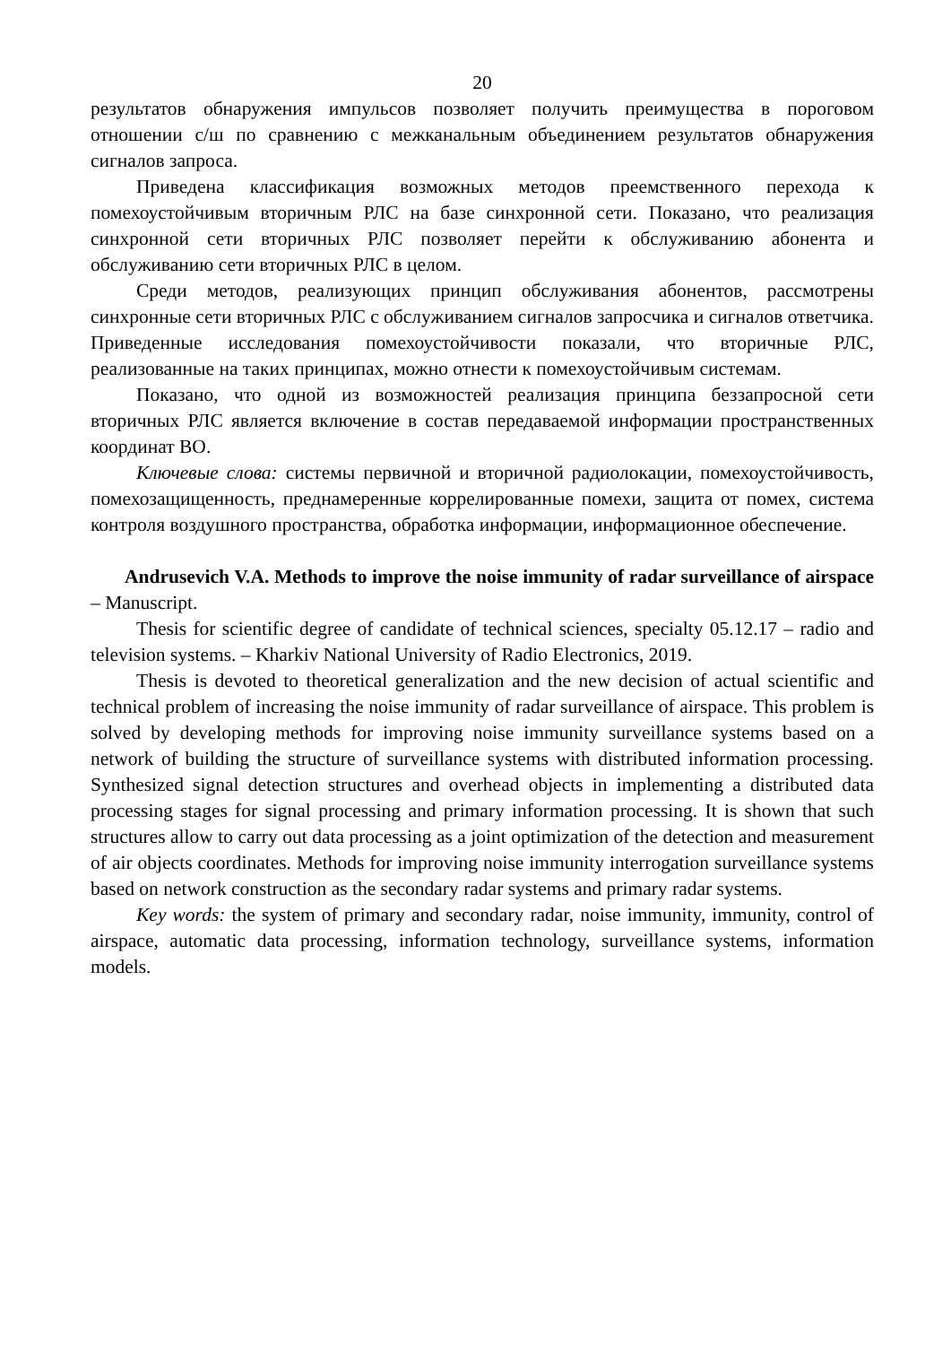20
результатов обнаружения импульсов позволяет получить преимущества в пороговом отношении с/ш по сравнению с межканальным объединением результатов обнаружения сигналов запроса.
Приведена классификация возможных методов преемственного перехода к помехоустойчивым вторичным РЛС на базе синхронной сети. Показано, что реализация синхронной сети вторичных РЛС позволяет перейти к обслуживанию абонента и обслуживанию сети вторичных РЛС в целом.
Среди методов, реализующих принцип обслуживания абонентов, рассмотрены синхронные сети вторичных РЛС с обслуживанием сигналов запросчика и сигналов ответчика. Приведенные исследования помехоустойчивости показали, что вторичные РЛС, реализованные на таких принципах, можно отнести к помехоустойчивым системам.
Показано, что одной из возможностей реализация принципа беззапросной сети вторичных РЛС является включение в состав передаваемой информации пространственных координат ВО.
Ключевые слова: системы первичной и вторичной радиолокации, помехоустойчивость, помехозащищенность, преднамеренные коррелированные помехи, защита от помех, система контроля воздушного пространства, обработка информации, информационное обеспечение.
Andrusevich V.A. Methods to improve the noise immunity of radar surveillance of airspace – Manuscript.
Thesis for scientific degree of candidate of technical sciences, specialty 05.12.17 – radio and television systems. – Kharkiv National University of Radio Electronics, 2019.
Thesis is devoted to theoretical generalization and the new decision of actual scientific and technical problem of increasing the noise immunity of radar surveillance of airspace. This problem is solved by developing methods for improving noise immunity surveillance systems based on a network of building the structure of surveillance systems with distributed information processing. Synthesized signal detection structures and overhead objects in implementing a distributed data processing stages for signal processing and primary information processing. It is shown that such structures allow to carry out data processing as a joint optimization of the detection and measurement of air objects coordinates. Methods for improving noise immunity interrogation surveillance systems based on network construction as the secondary radar systems and primary radar systems.
Key words: the system of primary and secondary radar, noise immunity, immunity, control of airspace, automatic data processing, information technology, surveillance systems, information models.